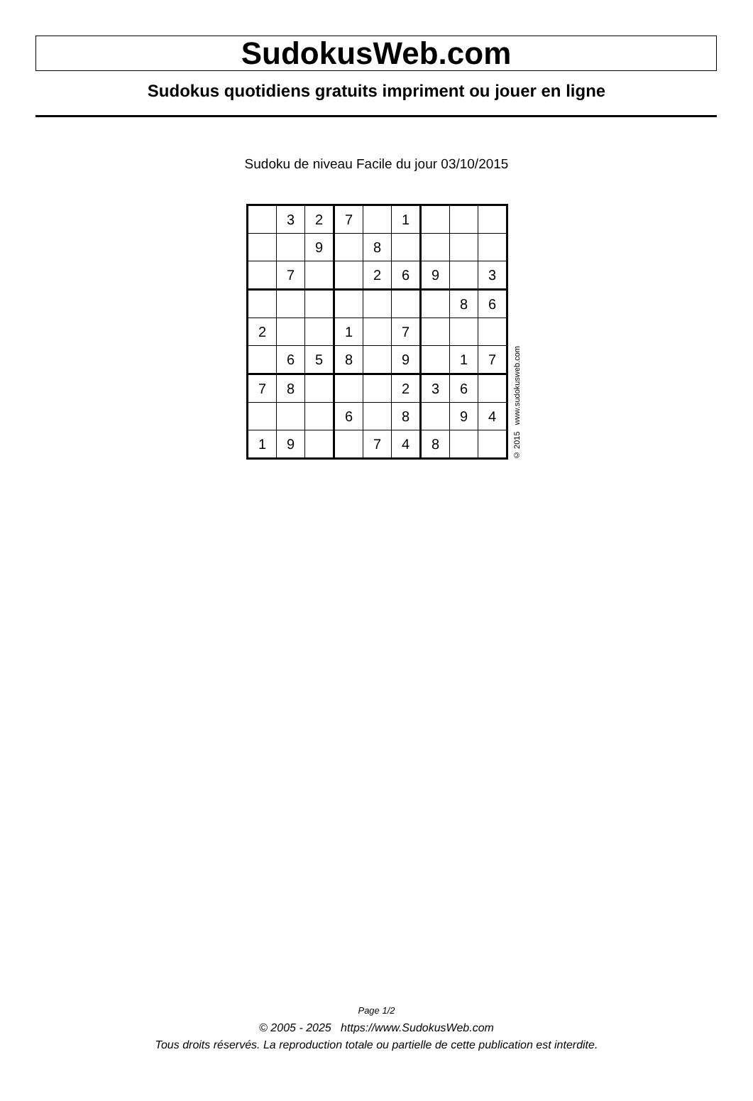SudokusWeb.com
Sudokus quotidiens gratuits impriment ou jouer en ligne
Sudoku de niveau Facile du jour 03/10/2015
| | 3 | 2 | 7 | | 1 | | | |
| | | 9 | | 8 | | | | |
| | 7 | | | 2 | 6 | 9 | | 3 |
| | | | | | | | 8 | 6 |
| 2 | | | 1 | | 7 | | | |
| | 6 | 5 | 8 | | 9 | | 1 | 7 |
| 7 | 8 | | | | 2 | 3 | 6 | |
| | | | 6 | | 8 | | 9 | 4 |
| 1 | 9 | | | 7 | 4 | 8 | | |
© 2015 www.sudokusweb.com
Page 1/2
© 2005 - 2025 https://www.SudokusWeb.com
Tous droits réservés. La reproduction totale ou partielle de cette publication est interdite.